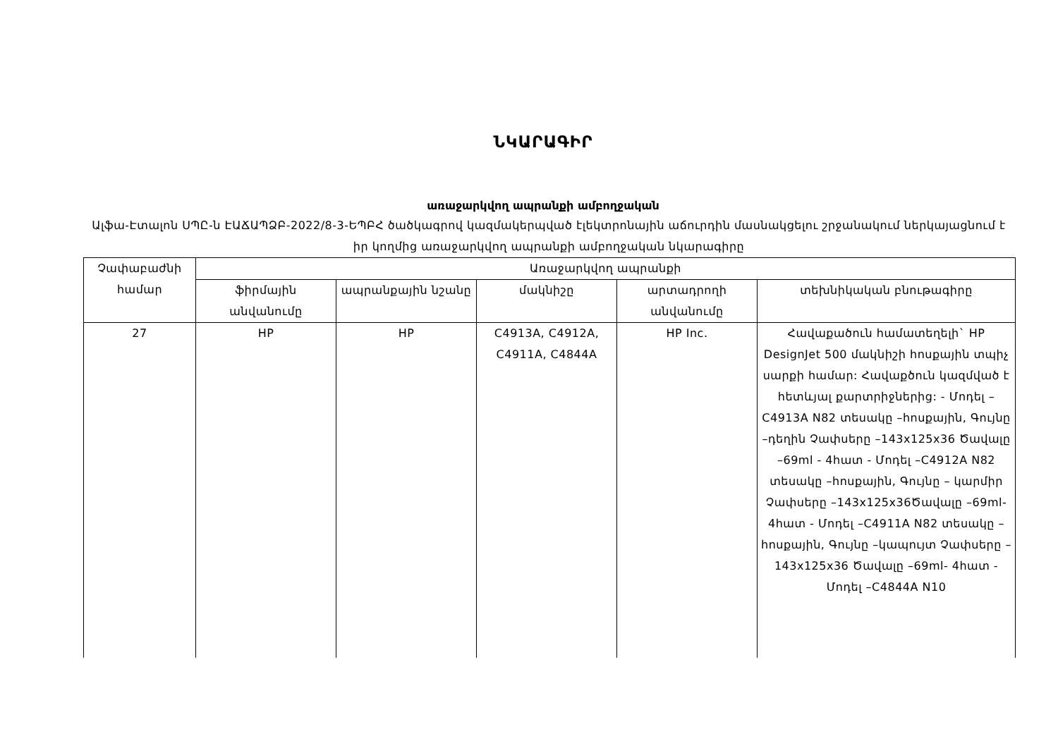ՆԿԱՐԱԳԻՐ
առաջարկվող ապրանքի ամբողջական
Ալֆա-Էտալոն ՍՊԸ-ն ԷԱՃԱՊՁԲ-2022/8-3-ԵՊԲՀ ծածկագրով կազմակերպված էլեկտրոնային աճուրդին մասնակցելու շրջանակում ներկայացնում է իր կողմից առաջարկվող ապրանքի ամբողջական նկարագիրը
| Չափաբաժնի համար | Առաջարկվող ապրանքի | | | | |
| --- | --- | --- | --- | --- | --- |
| | ֆիրմային անվանումը | ապրանքային նշանը | մակնիշը | արտադրողի անվանումը | տեխնիկական բնութագիրը |
| 27 | HP | HP | C4913A, C4912A, C4911A, C4844A | HP Inc. | Հավաքածուն համատեղելի` HP DesignJet 500 մակնիշի հոսքային տպիչ սարքի համար: Հավաքծուն կազմված է հետևյալ քարտրիջներից: - Մոդել –C4913A N82 տեսակը –հոսքային, Գույնը –դեղին Չափսերը –143x125x36 Ծավալը –69ml - 4հատ - Մոդել –C4912A N82 տեսակը –հոսքային, Գույնը – կարմիր Չափսերը –143x125x36Ծավալը –69ml- 4հատ - Մոդել –C4911A N82 տեսակը –հոսքային, Գույնը –կապույտ Չափսերը –143x125x36 Ծավալը –69ml- 4հատ - Մոդել –C4844A N10 |